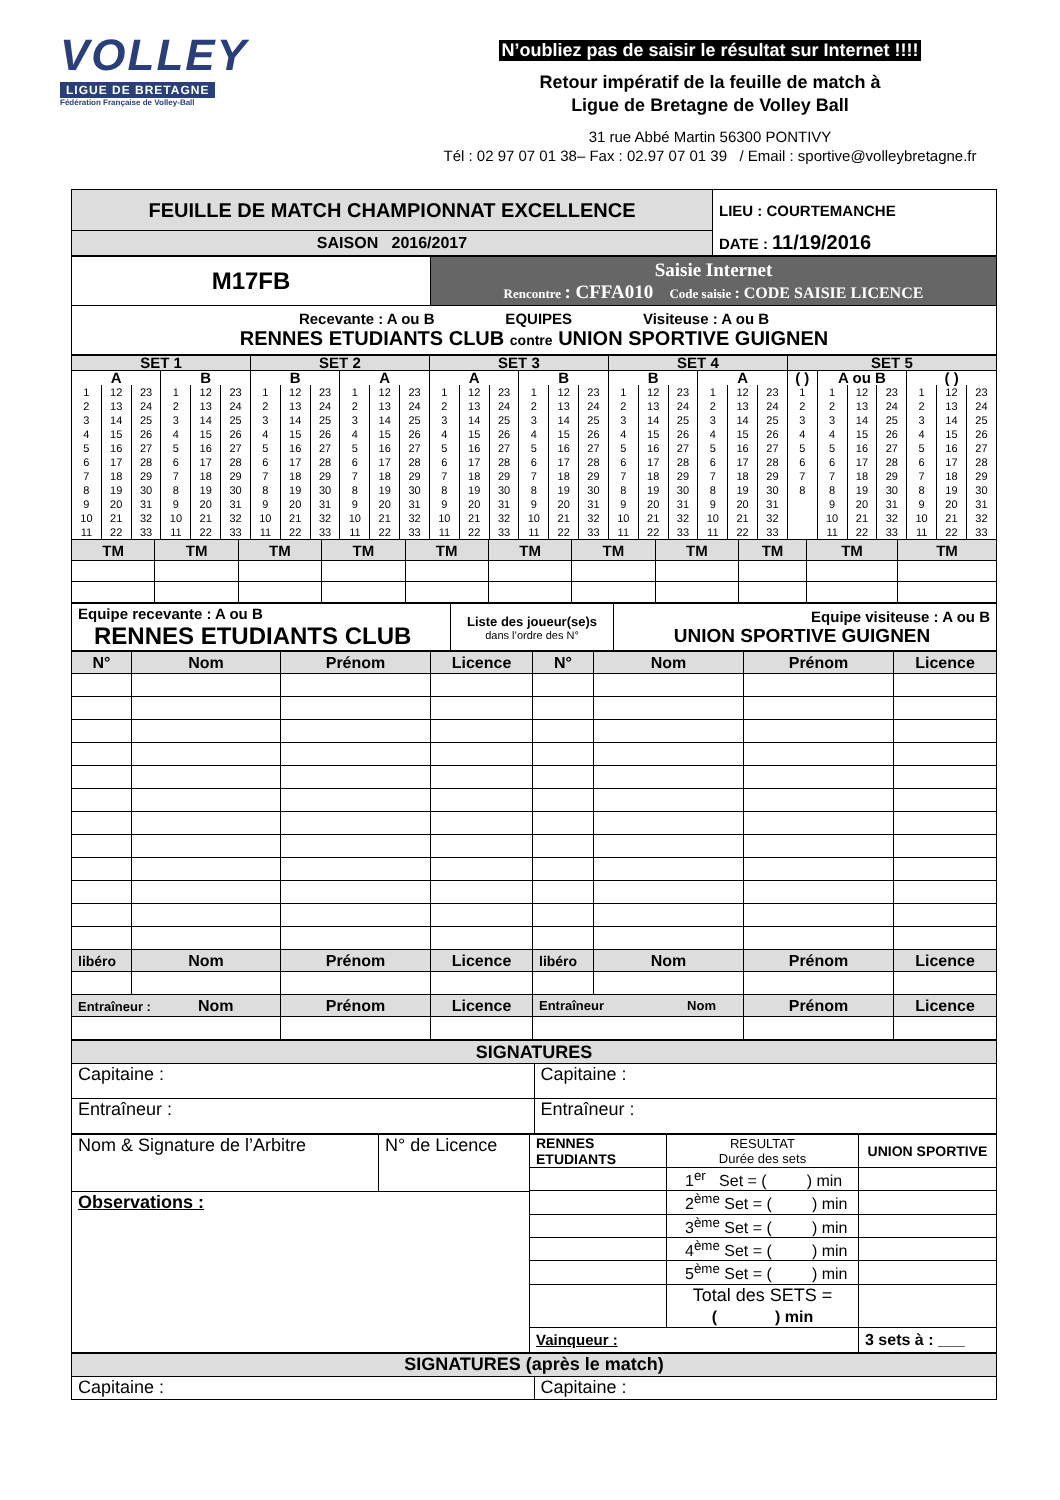VOLLEY
LIGUE DE BRETAGNE
Fédération Française de Volley-Ball
N’oubliez pas de saisir le résultat sur Internet !!!!
Retour impératif de la feuille de match à
Ligue de Bretagne de Volley Ball
31 rue Abbé Martin 56300 PONTIVY
Tél : 02 97 07 01 38– Fax : 02.97 07 01 39 / Email : sportive@volleybretagne.fr
| FEUILLE DE MATCH CHAMPIONNAT EXCELLENCE | LIEU : COURTEMANCHE |
| SAISON 2016/2017 | DATE : 11/19/2016 |
| M17FB | Saisie Internet Rencontre : CFFA010 Code saisie : CODE SAISIE LICENCE |
| Recevante : A ou B EQUIPES Visiteuse : A ou B RENNES ETUDIANTS CLUB contre UNION SPORTIVE GUIGNEN | |
| SET 1 | | | | | | SET 2 | | | | | | SET 3 | | | | | | SET 4 | | | | | | SET 5 | | | | | | |
| A | | | B | | | B | | | A | | | A | | | B | | | B | | | A | | | ( ) | A ou B | | | ( ) | | |
| 1 | 12 | 23 | 1 | 12 | 23 | 1 | 12 | 23 | 1 | 12 | 23 | 1 | 12 | 23 | 1 | 12 | 23 | 1 | 12 | 23 | 1 | 12 | 23 | 1 | 1 | 12 | 23 | 1 | 12 | 23 |
| 2 | 13 | 24 | 2 | 13 | 24 | 2 | 13 | 24 | 2 | 13 | 24 | 2 | 13 | 24 | 2 | 13 | 24 | 2 | 13 | 24 | 2 | 13 | 24 | 2 | 2 | 13 | 24 | 2 | 13 | 24 |
| 3 | 14 | 25 | 3 | 14 | 25 | 3 | 14 | 25 | 3 | 14 | 25 | 3 | 14 | 25 | 3 | 14 | 25 | 3 | 14 | 25 | 3 | 14 | 25 | 3 | 3 | 14 | 25 | 3 | 14 | 25 |
| 4 | 15 | 26 | 4 | 15 | 26 | 4 | 15 | 26 | 4 | 15 | 26 | 4 | 15 | 26 | 4 | 15 | 26 | 4 | 15 | 26 | 4 | 15 | 26 | 4 | 4 | 15 | 26 | 4 | 15 | 26 |
| 5 | 16 | 27 | 5 | 16 | 27 | 5 | 16 | 27 | 5 | 16 | 27 | 5 | 16 | 27 | 5 | 16 | 27 | 5 | 16 | 27 | 5 | 16 | 27 | 5 | 5 | 16 | 27 | 5 | 16 | 27 |
| 6 | 17 | 28 | 6 | 17 | 28 | 6 | 17 | 28 | 6 | 17 | 28 | 6 | 17 | 28 | 6 | 17 | 28 | 6 | 17 | 28 | 6 | 17 | 28 | 6 | 6 | 17 | 28 | 6 | 17 | 28 |
| 7 | 18 | 29 | 7 | 18 | 29 | 7 | 18 | 29 | 7 | 18 | 29 | 7 | 18 | 29 | 7 | 18 | 29 | 7 | 18 | 29 | 7 | 18 | 29 | 7 | 7 | 18 | 29 | 7 | 18 | 29 |
| 8 | 19 | 30 | 8 | 19 | 30 | 8 | 19 | 30 | 8 | 19 | 30 | 8 | 19 | 30 | 8 | 19 | 30 | 8 | 19 | 30 | 8 | 19 | 30 | 8 | 8 | 19 | 30 | 8 | 19 | 30 |
| 9 | 20 | 31 | 9 | 20 | 31 | 9 | 20 | 31 | 9 | 20 | 31 | 9 | 20 | 31 | 9 | 20 | 31 | 9 | 20 | 31 | 9 | 20 | 31 | | 9 | 20 | 31 | 9 | 20 | 31 |
| 10 | 21 | 32 | 10 | 21 | 32 | 10 | 21 | 32 | 10 | 21 | 32 | 10 | 21 | 32 | 10 | 21 | 32 | 10 | 21 | 32 | 10 | 21 | 32 | | 10 | 21 | 32 | 10 | 21 | 32 |
| 11 | 22 | 33 | 11 | 22 | 33 | 11 | 22 | 33 | 11 | 22 | 33 | 11 | 22 | 33 | 11 | 22 | 33 | 11 | 22 | 33 | 11 | 22 | 33 | | 11 | 22 | 33 | 11 | 22 | 33 |
| TM | TM | TM | TM | TM | TM | TM | TM | TM | TM | TM |
| Equipe recevante : A ou B RENNES ETUDIANTS CLUB | Liste des joueur(se)s dans l’ordre des N° | Equipe visiteuse : A ou B UNION SPORTIVE GUIGNEN |
| N° | Nom | Prénom | Licence | N° | Nom | Prénom | Licence |
| --- | --- | --- | --- | --- | --- | --- | --- |
| libéro | Nom | Prénom | Licence | libéro | Nom | Prénom | Licence |
| Entraîneur : Nom | | Prénom | Licence | Entraîneur Nom | | Prénom | Licence |
| SIGNATURES | |
| Capitaine : | Capitaine : |
| Entraîneur : | Entraîneur : |
| Nom & Signature de l’Arbitre N° de Licence Observations : | / RENNES ETUDIANTS / RESULTAT Durée des sets / UNION SPORTIVE / / / 1<sup>er</sup> Set = ( ) min / / / / 2<sup>ème</sup> Set = ( ) min / / / / 3<sup>ème</sup> Set = ( ) min / / / / 4<sup>ème</sup> Set = ( ) min / / / / 5<sup>ème</sup> Set = ( ) min / / / / Total des SETS = ( ) min / / / Vainqueur : / / 3 sets à : ___ / |
| SIGNATURES (après le match) | |
| Capitaine : | Capitaine : |